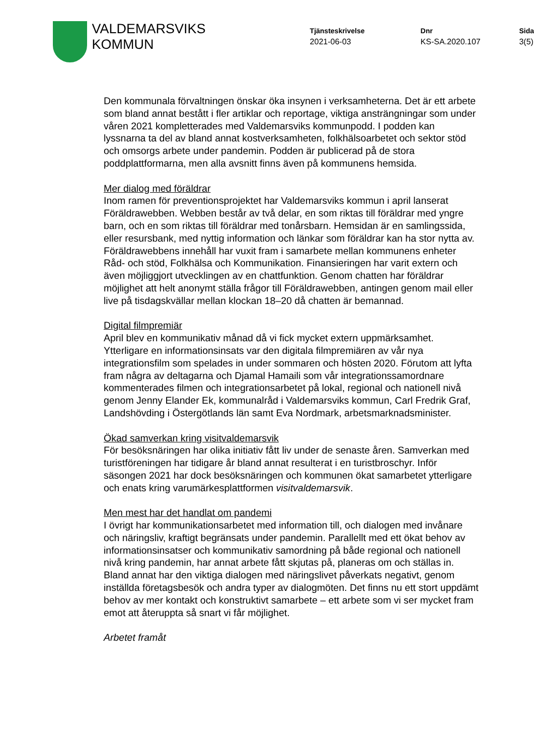VALDEMARSVIKS
KOMMUN
Tjänsteskrivelse
2021-06-03
Dnr
KS-SA.2020.107
Sida
3(5)
Den kommunala förvaltningen önskar öka insynen i verksamheterna. Det är ett arbete som bland annat bestått i fler artiklar och reportage, viktiga ansträngningar som under våren 2021 kompletterades med Valdemarsviks kommunpodd. I podden kan lyssnarna ta del av bland annat kostverksamheten, folkhälsoarbetet och sektor stöd och omsorgs arbete under pandemin. Podden är publicerad på de stora poddplattformarna, men alla avsnitt finns även på kommunens hemsida.
Mer dialog med föräldrar
Inom ramen för preventionsprojektet har Valdemarsviks kommun i april lanserat Föräldrawebben. Webben består av två delar, en som riktas till föräldrar med yngre barn, och en som riktas till föräldrar med tonårsbarn. Hemsidan är en samlingssida, eller resursbank, med nyttig information och länkar som föräldrar kan ha stor nytta av. Föräldrawebbens innehåll har vuxit fram i samarbete mellan kommunens enheter Råd- och stöd, Folkhälsa och Kommunikation. Finansieringen har varit extern och även möjliggjort utvecklingen av en chattfunktion. Genom chatten har föräldrar möjlighet att helt anonymt ställa frågor till Föräldrawebben, antingen genom mail eller live på tisdagskvällar mellan klockan 18–20 då chatten är bemannad.
Digital filmpremiär
April blev en kommunikativ månad då vi fick mycket extern uppmärksamhet. Ytterligare en informationsinsats var den digitala filmpremiären av vår nya integrationsfilm som spelades in under sommaren och hösten 2020. Förutom att lyfta fram några av deltagarna och Djamal Hamaili som vår integrationssamordnare kommenterades filmen och integrationsarbetet på lokal, regional och nationell nivå genom Jenny Elander Ek, kommunalråd i Valdemarsviks kommun, Carl Fredrik Graf, Landshövding i Östergötlands län samt Eva Nordmark, arbetsmarknadsminister.
Ökad samverkan kring visitvaldemarsvik
För besöksnäringen har olika initiativ fått liv under de senaste åren. Samverkan med turistföreningen har tidigare år bland annat resulterat i en turistbroschyr. Inför säsongen 2021 har dock besöksnäringen och kommunen ökat samarbetet ytterligare och enats kring varumärkesplattformen visitvaldemarsvik.
Men mest har det handlat om pandemi
I övrigt har kommunikationsarbetet med information till, och dialogen med invånare och näringsliv, kraftigt begränsats under pandemin. Parallellt med ett ökat behov av informationsinsatser och kommunikativ samordning på både regional och nationell nivå kring pandemin, har annat arbete fått skjutas på, planeras om och ställas in. Bland annat har den viktiga dialogen med näringslivet påverkats negativt, genom inställda företagsbesök och andra typer av dialogmöten. Det finns nu ett stort uppdämt behov av mer kontakt och konstruktivt samarbete – ett arbete som vi ser mycket fram emot att återuppta så snart vi får möjlighet.
Arbetet framåt